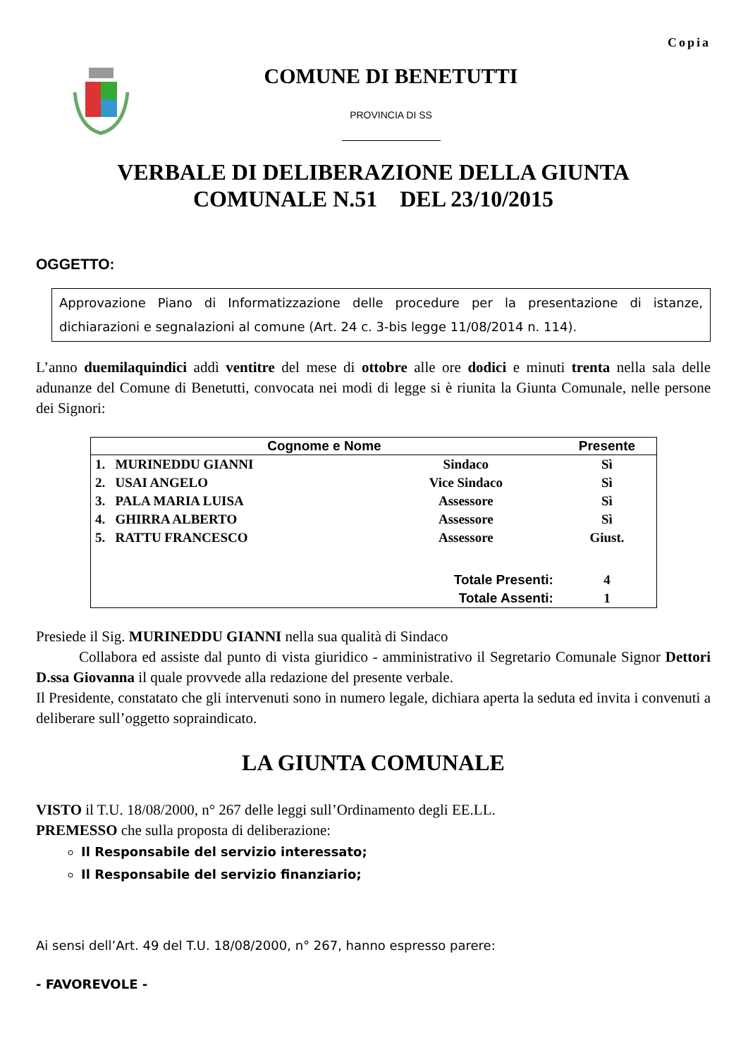Copia
COMUNE DI BENETUTTI
PROVINCIA DI SS
VERBALE DI DELIBERAZIONE DELLA GIUNTA
COMUNALE N.51 DEL 23/10/2015
OGGETTO:
Approvazione Piano di Informatizzazione delle procedure per la presentazione di istanze, dichiarazioni e segnalazioni al comune (Art. 24 c. 3-bis legge 11/08/2014 n. 114).
L’anno duemilaquindici addì ventitre del mese di ottobre alle ore dodici e minuti trenta nella sala delle adunanze del Comune di Benetutti, convocata nei modi di legge si è riunita la Giunta Comunale, nelle persone dei Signori:
| Cognome e Nome | | Presente |
| --- | --- | --- |
| 1. MURINEDDU GIANNI | Sindaco | Sì |
| 2. USAI ANGELO | Vice Sindaco | Sì |
| 3. PALA MARIA LUISA | Assessore | Sì |
| 4. GHIRRA ALBERTO | Assessore | Sì |
| 5. RATTU FRANCESCO | Assessore | Giust. |
| | Totale Presenti: | 4 |
| | Totale Assenti: | 1 |
Presiede il Sig. MURINEDDU GIANNI nella sua qualità di Sindaco
Collabora ed assiste dal punto di vista giuridico - amministrativo il Segretario Comunale Signor Dettori D.ssa Giovanna il quale provvede alla redazione del presente verbale.
Il Presidente, constatato che gli intervenuti sono in numero legale, dichiara aperta la seduta ed invita i convenuti a deliberare sull’oggetto sopraindicato.
LA GIUNTA COMUNALE
VISTO il T.U. 18/08/2000, n° 267 delle leggi sull’Ordinamento degli EE.LL.
PREMESSO che sulla proposta di deliberazione:
Il Responsabile del servizio interessato;
Il Responsabile del servizio finanziario;
Ai sensi dell’Art. 49 del T.U. 18/08/2000, n° 267, hanno espresso parere:
- FAVOREVOLE -